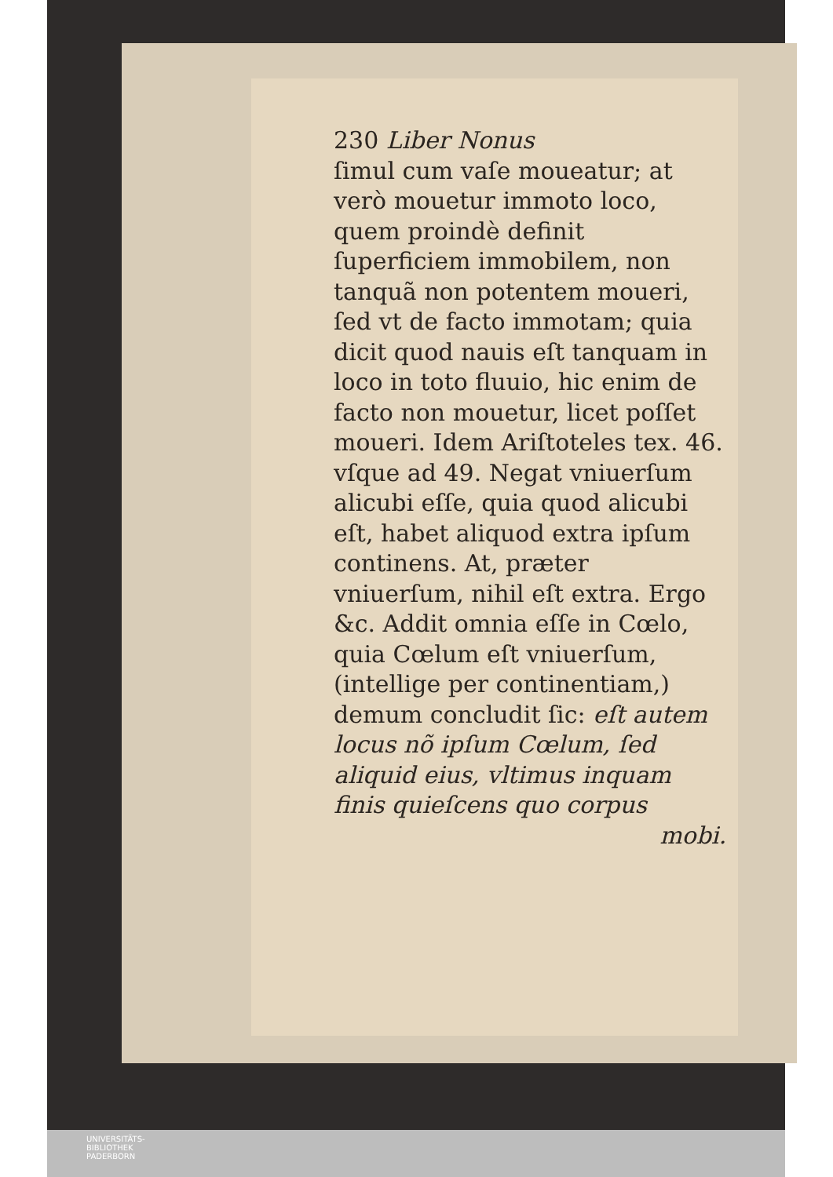230 Liber Nonus
ſimul cum vaſe moueatur; at verò mouetur immoto loco, quem proindè definit ſuperficiem immobilem, non tanquã non potentem moueri, ſed vt de facto immotam; quia dicit quod nauis eſt tanquam in loco in toto fluuio, hic enim de facto non mouetur, licet poſſet moueri. Idem Ariſtoteles tex. 46. vſque ad 49. Negat vniuerſum alicubi eſſe, quia quod alicubi eſt, habet aliquod extra ipſum continens. At, præter vniuerſum, nihil eſt extra. Ergo &c. Addit omnia eſſe in Cœlo, quia Cœlum eſt vniuerſum, (intellige per continentiam,) demum concludit ſic: eſt autem locus nõ ipſum Cœlum, ſed aliquid eius, vltimus inquam finis quieſcens quo corpus
mobi.
UNIVERSITÄTS-
BIBLIOTHEK
PADERBORN